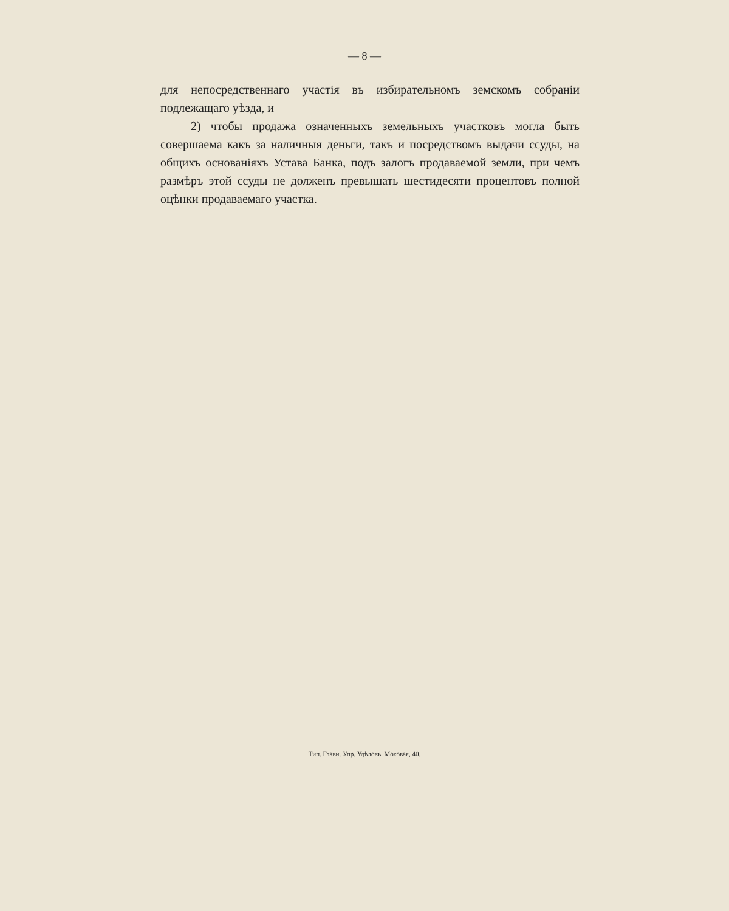— 8 —
для непосредственнаго участія въ избирательномъ земскомъ собраніи подлежащаго уѣзда, и
2) чтобы продажа означенныхъ земельныхъ участковъ могла быть совершаема какъ за наличныя деньги, такъ и посредствомъ выдачи ссуды, на общихъ основаніяхъ Устава Банка, подъ залогъ продаваемой земли, при чемъ размѣръ этой ссуды не долженъ превышать шестидесяти процентовъ полной оцѣнки продаваемаго участка.
Тип. Главн. Упр. Удѣловъ, Моховая, 40.